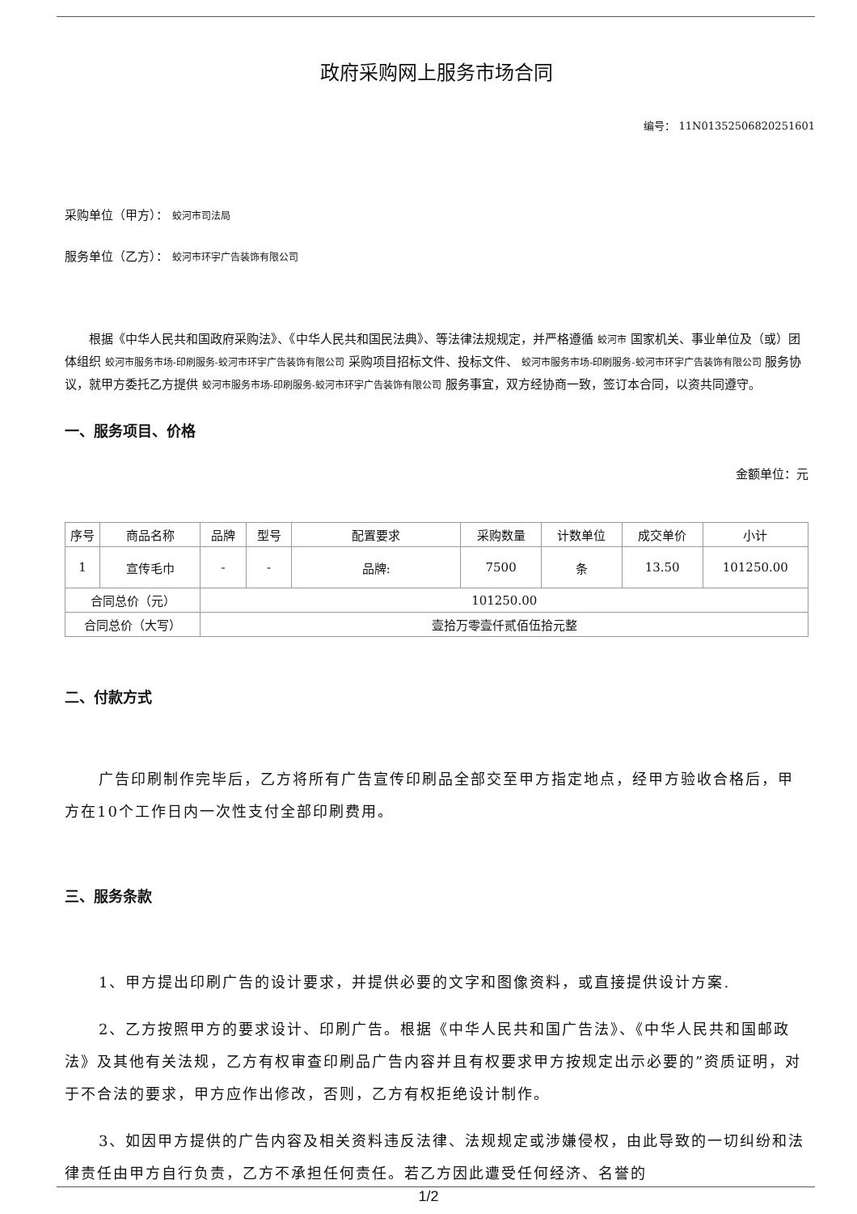政府采购网上服务市场合同
编号： 11N01352506820251601
采购单位（甲方）： 蛟河市司法局
服务单位（乙方）： 蛟河市环宇广告装饰有限公司
根据《中华人民共和国政府采购法》、《中华人民共和国民法典》、等法律法规规定，并严格遵循 蛟河市 国家机关、事业单位及（或）团体组织 蛟河市服务市场-印刷服务-蛟河市环宇广告装饰有限公司 采购项目招标文件、投标文件、 蛟河市服务市场-印刷服务-蛟河市环宇广告装饰有限公司 服务协议，就甲方委托乙方提供 蛟河市服务市场-印刷服务-蛟河市环宇广告装饰有限公司 服务事宜，双方经协商一致，签订本合同，以资共同遵守。
一、服务项目、价格
金额单位：元
| 序号 | 商品名称 | 品牌 | 型号 | 配置要求 | 采购数量 | 计数单位 | 成交单价 | 小计 |
| --- | --- | --- | --- | --- | --- | --- | --- | --- |
| 1 | 宣传毛巾 | - | - | 品牌: | 7500 | 条 | 13.50 | 101250.00 |
| 合同总价（元） | | 101250.00 | | | | | | |
| 合同总价（大写） | | 壹拾万零壹仟贰佰伍拾元整 | | | | | | |
二、付款方式
广告印刷制作完毕后，乙方将所有广告宣传印刷品全部交至甲方指定地点，经甲方验收合格后，甲方在10个工作日内一次性支付全部印刷费用。
三、服务条款
1、甲方提出印刷广告的设计要求，并提供必要的文字和图像资料，或直接提供设计方案.
2、乙方按照甲方的要求设计、印刷广告。根据《中华人民共和国广告法》、《中华人民共和国邮政法》及其他有关法规，乙方有权审查印刷品广告内容并且有权要求甲方按规定出示必要的”资质证明，对于不合法的要求，甲方应作出修改，否则，乙方有权拒绝设计制作。
3、如因甲方提供的广告内容及相关资料违反法律、法规规定或涉嫌侵权，由此导致的一切纠纷和法律责任由甲方自行负责，乙方不承担任何责任。若乙方因此遭受任何经济、名誉的
1/2